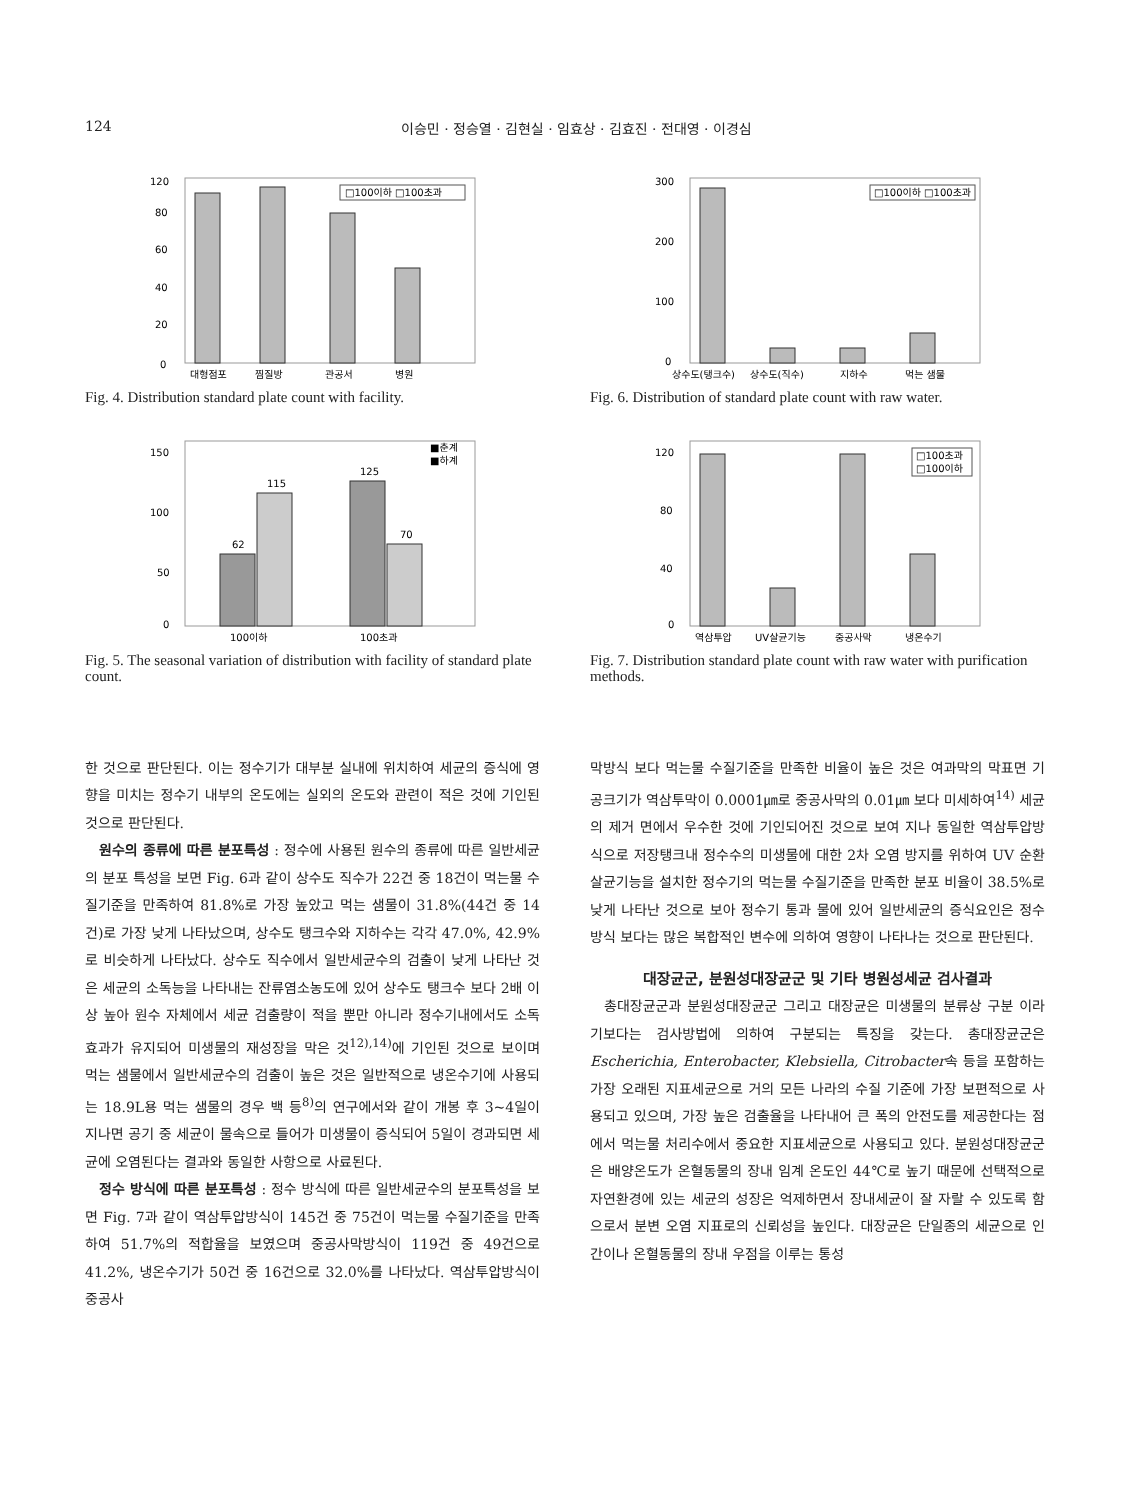124 이승민 · 정승열 · 김현실 · 임효상 · 김효진 · 전대영 · 이경심
0
20
40
60
80
120
□100이하 □100초과
대형점포
찜질방
관공서
병원
Fig. 4. Distribution standard plate count with facility.
300
200
100
0
□100이하 □100초과
상수도(탱크수)
상수도(직수)
지하수
먹는 샘물
Fig. 6. Distribution of standard plate count with raw water.
150
100
50
0
■춘계
■하계
62
115
125
70
100이하
100초과
Fig. 5. The seasonal variation of distribution with facility of standard plate count.
120
80
40
0
□100초과
□100이하
역삼투압
UV살균기능
중공사막
냉온수기
Fig. 7. Distribution standard plate count with raw water with purification methods.
한 것으로 판단된다. 이는 정수기가 대부분 실내에 위치하여 세균의 증식에 영향을 미치는 정수기 내부의 온도에는 실외의 온도와 관련이 적은 것에 기인된 것으로 판단된다.
원수의 종류에 따른 분포특성 : 정수에 사용된 원수의 종류에 따른 일반세균의 분포 특성을 보면 Fig. 6과 같이 상수도 직수가 22건 중 18건이 먹는물 수질기준을 만족하여 81.8%로 가장 높았고 먹는 샘물이 31.8%(44건 중 14건)로 가장 낮게 나타났으며, 상수도 탱크수와 지하수는 각각 47.0%, 42.9%로 비슷하게 나타났다. 상수도 직수에서 일반세균수의 검출이 낮게 나타난 것은 세균의 소독능을 나타내는 잔류염소농도에 있어 상수도 탱크수 보다 2배 이상 높아 원수 자체에서 세균 검출량이 적을 뿐만 아니라 정수기내에서도 소독효과가 유지되어 미생물의 재성장을 막은 것<sup>12),14)</sup>에 기인된 것으로 보이며 먹는 샘물에서 일반세균수의 검출이 높은 것은 일반적으로 냉온수기에 사용되는 18.9L용 먹는 샘물의 경우 백 등<sup>8)</sup>의 연구에서와 같이 개봉 후 3~4일이 지나면 공기 중 세균이 물속으로 들어가 미생물이 증식되어 5일이 경과되면 세균에 오염된다는 결과와 동일한 사항으로 사료된다.
정수 방식에 따른 분포특성 : 정수 방식에 따른 일반세균수의 분포특성을 보면 Fig. 7과 같이 역삼투압방식이 145건 중 75건이 먹는물 수질기준을 만족하여 51.7%의 적합율을 보였으며 중공사막방식이 119건 중 49건으로 41.2%, 냉온수기가 50건 중 16건으로 32.0%를 나타났다. 역삼투압방식이 중공사
막방식 보다 먹는물 수질기준을 만족한 비율이 높은 것은 여과막의 막표면 기공크기가 역삼투막이 0.0001㎛로 중공사막의 0.01㎛ 보다 미세하여<sup>14)</sup> 세균의 제거 면에서 우수한 것에 기인되어진 것으로 보여 지나 동일한 역삼투압방식으로 저장탱크내 정수수의 미생물에 대한 2차 오염 방지를 위하여 UV 순환 살균기능을 설치한 정수기의 먹는물 수질기준을 만족한 분포 비율이 38.5%로 낮게 나타난 것으로 보아 정수기 통과 물에 있어 일반세균의 증식요인은 정수 방식 보다는 많은 복합적인 변수에 의하여 영향이 나타나는 것으로 판단된다.
대장균군, 분원성대장균군 및 기타 병원성세균 검사결과
총대장균군과 분원성대장균군 그리고 대장균은 미생물의 분류상 구분 이라기보다는 검사방법에 의하여 구분되는 특징을 갖는다. 총대장균군은 Escherichia, Enterobacter, Klebsiella, Citrobacter속 등을 포함하는 가장 오래된 지표세균으로 거의 모든 나라의 수질 기준에 가장 보편적으로 사용되고 있으며, 가장 높은 검출율을 나타내어 큰 폭의 안전도를 제공한다는 점에서 먹는물 처리수에서 중요한 지표세균으로 사용되고 있다. 분원성대장균군은 배양온도가 온혈동물의 장내 임계 온도인 44℃로 높기 때문에 선택적으로 자연환경에 있는 세균의 성장은 억제하면서 장내세균이 잘 자랄 수 있도록 함으로서 분변 오염 지표로의 신뢰성을 높인다. 대장균은 단일종의 세균으로 인간이나 온혈동물의 장내 우점을 이루는 통성